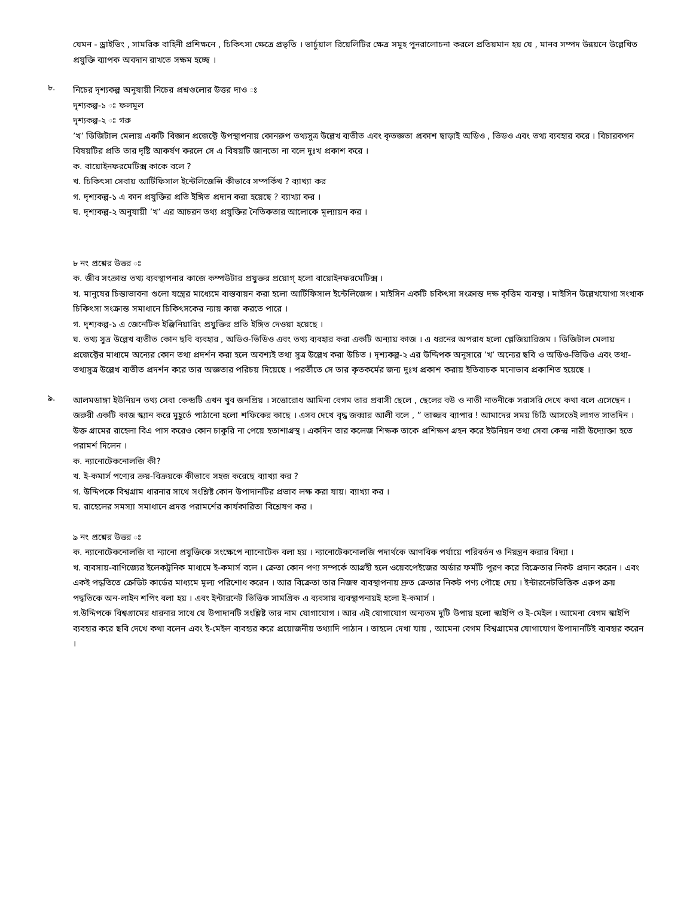যেমন - ড্রাইভিং , সামরিক বাহিনী প্রশিক্ষনে , চিকিৎসা ক্ষেত্রে প্রভৃতি । ভার্চুয়াল রিয়েলিটির ক্ষেত্র সমূহ পুনরালোচনা করলে প্রতিয়মান হয় যে , মানব সম্পদ উন্নয়নে উল্লেখিত প্রযুক্তি ব্যাপক অবদান রাখতে সক্ষম হচ্ছে ।
৮.
নিচের দৃশ্যকল্প অনুযায়ী নিচের প্রশ্নগুলোর উত্তর দাও ঃ
দৃশ্যকল্প-১ ঃ ফলমূল
দৃশ্যকল্প-২ ঃ গরু
’খ’ ডিজিটাল মেলায় একটি বিজ্ঞান প্রজেক্টে উপস্থাপনায় কোনরুপ তথ্যসুত্র উল্লেখ ব্যতীত এবং কৃতজ্ঞতা প্রকাশ ছাড়াই অডিও , ভিডও এবং তথ্য ব্যবহার করে । বিচারকগন বিষয়টির প্রতি তার দৃষ্টি আকর্ষণ করলে সে এ বিষয়টি জানতো না বলে দুঃখ প্রকাশ করে ।
ক. বায়োইনফরমেটিক্স কাকে বলে ?
খ. চিকিৎসা সেবায় আর্টিফিসাল ইন্টেলিজেন্সি কীভাবে সম্পর্কিথ ? ব্যাখ্যা কর
গ. দৃশ্যকল্প-১ এ কান প্রযুক্তির প্রতি ইঙ্গিত প্রদান করা হয়েছে ? ব্যাখ্যা কর ।
ঘ. দৃশ্যকল্প-২ অনুযায়ী ’খ’ এর আচরন তথ্য প্রযুক্তির নৈতিকতার আলোকে মূল্যায়ন কর ।
৮ নং প্রশ্নের উত্তর ঃ
ক. জীব সংক্রান্ত তথ্য ব্যবস্থাপনার কাজে কম্পউটার প্রযুক্তর প্রয়োগ্ হলো বায়োইনফরমেটিক্স ।
খ. মানুষের চিন্তাভাবনা গুলো যন্ত্রের মাধ্যেমে বাস্তবায়ন করা হলো আর্টিফিসাল ইন্টেলিজেন্স । মাইসিন একটি চকিৎসা সংক্রান্ত দক্ষ কৃত্তিম ব্যবস্থা । মাইসিন উল্লেখযোগ্য সংখ্যক চিকিৎসা সংক্রান্ত সমাধানে চিকিৎসকের ন্যায় কাজ করতে পারে ।
গ. দৃশ্যকল্প-১ এ জেনেটিক ইঞ্জিনিয়ারিং প্রযুক্তির প্রতি ইঙ্গিত দেওয়া হয়েছে ।
ঘ. তথ্য সুত্র উল্লেখ ব্যতীত কোন ছবি ব্যবহার , অডিও-ভিডিও এবং তথ্য ব্যবহার করা একটি অন্যায় কাজ । এ ধরনের অপরাধ হলো প্লেজিয়ারিজম । ডিজিটাল মেলায় প্রজেক্টের মাধ্যমে অন্যের কোন তথ্য প্রদর্শন করা হলে অবশ্যই তথ্য সুত্র উল্লেখ করা উচিত । দৃশ্যকল্প-২ এর উদ্দিপক অনুসারে ’খ’ অন্যের ছবি ও অডিও-ভিডিও এবং তথ্য- তথ্যসুত্র উল্লেখ ব্যতীত প্রদর্শন করে তার অজ্ঞতার পরিচয় দিয়েছে । পরর্তীতে সে তার কৃতকর্মের জন্য দুঃখ প্রকাশ করায় ইতিবাচক মনোভাব প্রকাশিত হয়েছে ।
৯.
আলমডাঙ্গা ইউনিয়ন তথ্য সেবা কেন্দ্রটি এখন খুব জনপ্রিয় । সত্তোরোধ আমিনা বেগম তার প্রবাসী ছেলে , ছেলের বউ ও নাতী নাতনীকে সরাসরি দেখে কথা বলে এসেছেন । জরুরী একটি কাজ স্ক্যান করে মুহূর্তে পাঠানো হলো শফিকের কাছে । এসব দেখে বৃদ্ধ জব্বার আলী বলে , ” তাজ্জব ব্যাপার ! আমাদের সময় চিঠি আসতেই লাগত সাতদিন । উক্ত গ্রামের রাহেলা বিএ পাস করেও কোন চাকুরি না পেয়ে হতাশাগ্রস্থ । একদিন তার কলেজ শিক্ষক তাকে প্রশিক্ষণ গ্রহন করে ইউনিয়ন তথ্য সেবা কেন্দ্র নারী উদ্যোক্তা হতে পরামর্শ দিলেন ।
ক. ন্যানোটেকনোলজি কী?
খ. ই-কমার্স পণ্যের ক্রয়-বিক্রয়কে কীভাবে সহজ করেছে ব্যাখ্যা কর ?
গ. উদ্দিপকে বিশ্বগ্রাম ধারনার সাথে সংশ্লিষ্ট কোন উপাদানটির প্রভাব লক্ষ করা যায়। ব্যাখ্যা কর ।
ঘ. রাহেলের সমস্যা সমাধানে প্রদত্ত পরামর্শের কার্যকারিতা বিশ্লেষণ কর ।
৯ নং প্রশ্নের উত্তর ঃ
ক. ন্যানোটেকনোলজি বা ন্যানো প্রযুক্তিকে সংক্ষেপে ন্যানোটেক বলা হয় । ন্যানোটেকনোলজি পদার্থকে আণবিক পর্যায়ে পরিবর্তন ও নিয়ন্ত্রন করার বিদ্যা ।
খ. ব্যবসায়-বাণিজ্যের ইলেকট্রনিক মাধ্যমে ই-কমার্স বলে । ক্রেতা কোন পণ্য সম্পর্কে আগ্রহী হলে ওয়েবপেইজের অর্ডার ফর্মটি পুরণ করে বিক্রেতার নিকট প্রদান করেন । এবং একই পদ্ধতিতে ক্রেডিট কার্ডের মাধ্যমে মূল্য পরিশোধ করেন । আর বিক্রেতা তার নিজস্ব ব্যবস্থাপনায় দ্রুত ক্রেতার নিকট পণ্য পৌছে দেয় । ইন্টারনেটভিত্তিক এরুপ ক্রয় পদ্ধতিকে অন-লাইন শপিং বলা হয় । এবং ইন্টারনেট ভিত্তিক সামগ্রিক এ ব্যবসায় ব্যবস্থাপনায়ই হলো ই-কমার্স ।
গ.উদ্দিপকে বিশ্বগ্রামের ধারনার সাথে যে উপাদানটি সংশ্লিষ্ট তার নাম যোগাযোগ । আর এই যোগাযোগ অন্যতম দুটি উপায় হলো স্কাইপি ও ই-মেইল । আমেনা বেগম স্কাইপি ব্যবহার করে ছবি দেখে কথা বলেন এবং ই-মেইল ব্যবহ্যর করে প্রয়োজনীয় তথ্যাদি পাঠান । তাহলে দেখা যায় , আমেনা বেগম বিশ্বগ্রামের যোগাযোগ উপাদানটিই ব্যবহার করেন ।